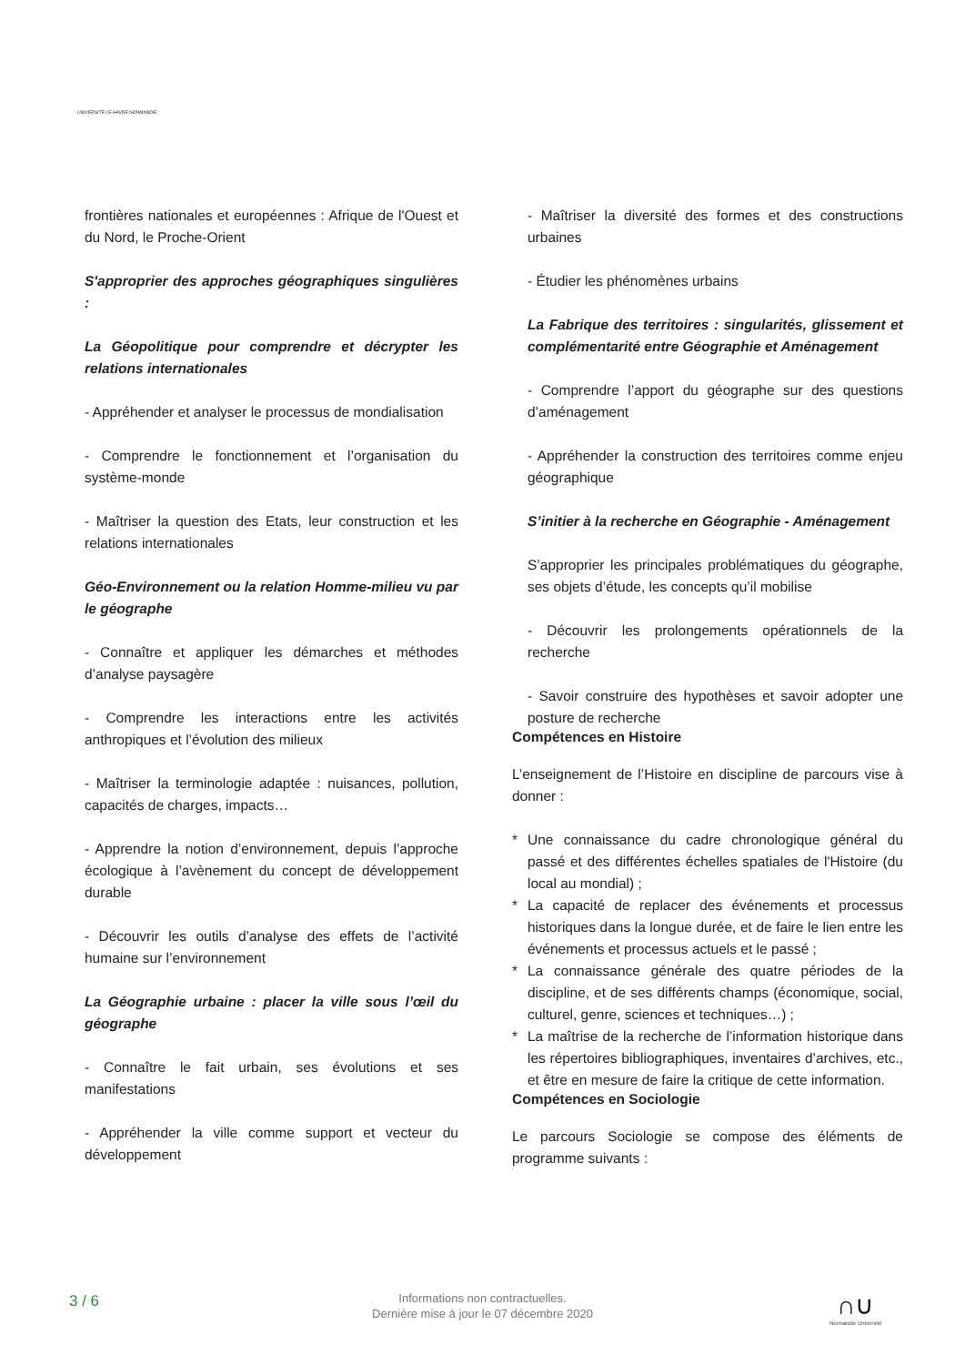UNIVERSITÉ LE HAVRE NORMANDIE
frontières nationales et européennes : Afrique de l'Ouest et du Nord, le Proche-Orient
S'approprier des approches géographiques singulières :
La Géopolitique pour comprendre et décrypter les relations internationales
- Appréhender et analyser le processus de mondialisation
- Comprendre le fonctionnement et l’organisation du système-monde
- Maîtriser la question des Etats, leur construction et les relations internationales
Géo-Environnement ou la relation Homme-milieu vu par le géographe
- Connaître et appliquer les démarches et méthodes d’analyse paysagère
- Comprendre les interactions entre les activités anthropiques et l’évolution des milieux
- Maîtriser la terminologie adaptée : nuisances, pollution, capacités de charges, impacts…
- Apprendre la notion d’environnement, depuis l’approche écologique à l’avènement du concept de développement durable
- Découvrir les outils d’analyse des effets de l’activité humaine sur l’environnement
La Géographie urbaine : placer la ville sous l’œil du géographe
- Connaître le fait urbain, ses évolutions et ses manifestations
- Appréhender la ville comme support et vecteur du développement
- Maîtriser la diversité des formes et des constructions urbaines
- Étudier les phénomènes urbains
La Fabrique des territoires : singularités, glissement et complémentarité entre Géographie et Aménagement
- Comprendre l’apport du géographe sur des questions d’aménagement
- Appréhender la construction des territoires comme enjeu géographique
S’initier à la recherche en Géographie - Aménagement
S’approprier les principales problématiques du géographe, ses objets d’étude, les concepts qu’il mobilise
- Découvrir les prolongements opérationnels de la recherche
- Savoir construire des hypothèses et savoir adopter une posture de recherche
Compétences en Histoire
L’enseignement de l’Histoire en discipline de parcours vise à donner :
* Une connaissance du cadre chronologique général du passé et des différentes échelles spatiales de l'Histoire (du local au mondial) ;
* La capacité de replacer des événements et processus historiques dans la longue durée, et de faire le lien entre les événements et processus actuels et le passé ;
* La connaissance générale des quatre périodes de la discipline, et de ses différents champs (économique, social, culturel, genre, sciences et techniques…) ;
* La maîtrise de la recherche de l’information historique dans les répertoires bibliographiques, inventaires d’archives, etc., et être en mesure de faire la critique de cette information.
Compétences en Sociologie
Le parcours Sociologie se compose des éléments de programme suivants :
3 / 6
Informations non contractuelles.
Dernière mise à jour le 07 décembre 2020
∩∪
Normandie Université